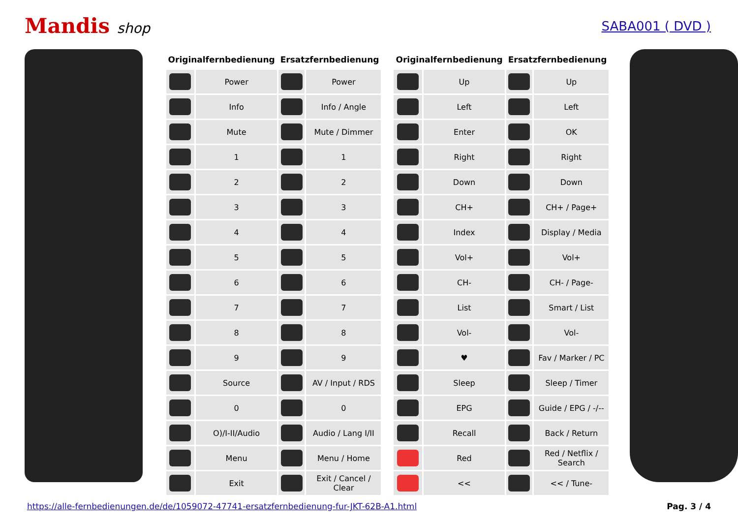Mandis shop SABA001 ( DVD )
| Originalfernbedienung | | Ersatzfernbedienung | |
| --- | --- | --- | --- |
| | Power | | Power |
| | Info | | Info / Angle |
| | Mute | | Mute / Dimmer |
| | 1 | | 1 |
| | 2 | | 2 |
| | 3 | | 3 |
| | 4 | | 4 |
| | 5 | | 5 |
| | 6 | | 6 |
| | 7 | | 7 |
| | 8 | | 8 |
| | 9 | | 9 |
| | Source | | AV / Input / RDS |
| | 0 | | 0 |
| | O)/I-II/Audio | | Audio / Lang I/II |
| | Menu | | Menu / Home |
| | Exit | | Exit / Cancel / Clear |
| Originalfernbedienung | | Ersatzfernbedienung | |
| --- | --- | --- | --- |
| | Up | | Up |
| | Left | | Left |
| | Enter | | OK |
| | Right | | Right |
| | Down | | Down |
| | CH+ | | CH+ / Page+ |
| | Index | | Display / Media |
| | Vol+ | | Vol+ |
| | CH- | | CH- / Page- |
| | List | | Smart / List |
| | Vol- | | Vol- |
| | ♥ | | Fav / Marker / PC |
| | Sleep | | Sleep / Timer |
| | EPG | | Guide / EPG / -/-- |
| | Recall | | Back / Return |
| | Red | | Red / Netflix / Search |
| | << | | << / Tune- |
https://alle-fernbedienungen.de/de/1059072-47741-ersatzfernbedienung-fur-JKT-62B-A1.html Pag. 3 / 4